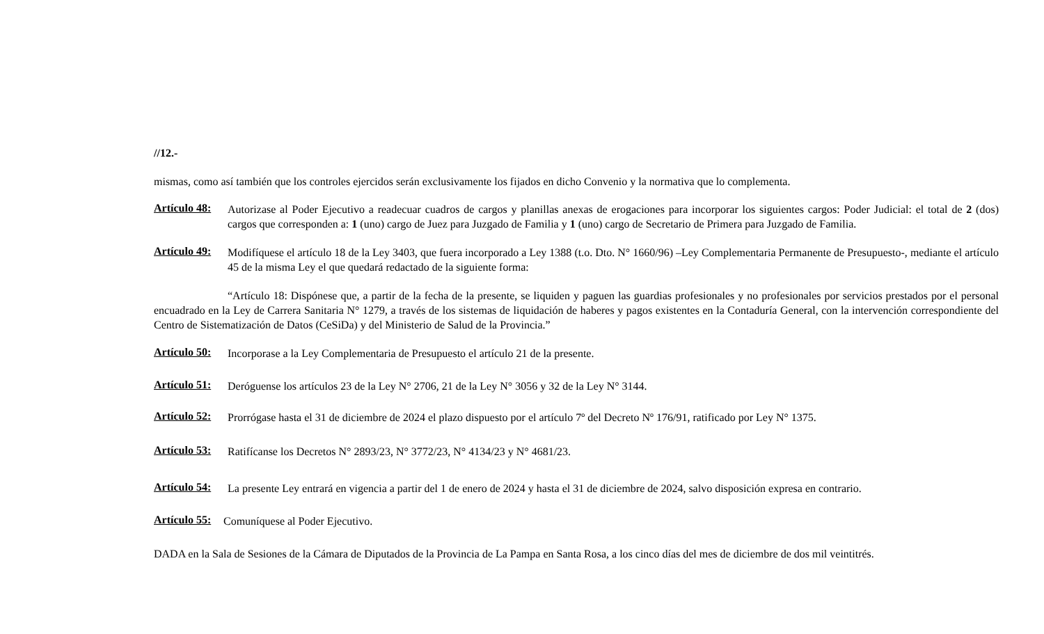//12.-
mismas, como así también que los controles ejercidos serán exclusivamente los fijados en dicho Convenio y la normativa que lo complementa.
Artículo 48:
Autorizase al Poder Ejecutivo a readecuar cuadros de cargos y planillas anexas de erogaciones para incorporar los siguientes cargos: Poder Judicial: el total de 2 (dos) cargos que corresponden a: 1 (uno) cargo de Juez para Juzgado de Familia y 1 (uno) cargo de Secretario de Primera para Juzgado de Familia.
Artículo 49:
Modifíquese el artículo 18 de la Ley 3403, que fuera incorporado a Ley 1388 (t.o. Dto. N° 1660/96) –Ley Complementaria Permanente de Presupuesto-, mediante el artículo 45 de la misma Ley el que quedará redactado de la siguiente forma:
“Artículo 18: Dispónese que, a partir de la fecha de la presente, se liquiden y paguen las guardias profesionales y no profesionales por servicios prestados por el personal encuadrado en la Ley de Carrera Sanitaria N° 1279, a través de los sistemas de liquidación de haberes y pagos existentes en la Contaduría General, con la intervención correspondiente del Centro de Sistematización de Datos (CeSiDa) y del Ministerio de Salud de la Provincia.”
Artículo 50:
Incorporase a la Ley Complementaria de Presupuesto el artículo 21 de la presente.
Artículo 51:
Deróguense los artículos 23 de la Ley N° 2706, 21 de la Ley N° 3056 y 32 de la Ley N° 3144.
Artículo 52:
Prorrógase hasta el 31 de diciembre de 2024 el plazo dispuesto por el artículo 7º del Decreto Nº 176/91, ratificado por Ley N° 1375.
Artículo 53:
Ratifícanse los Decretos N° 2893/23, N° 3772/23, N° 4134/23 y N° 4681/23.
Artículo 54:
La presente Ley entrará en vigencia a partir del 1 de enero de 2024 y hasta el 31 de diciembre de 2024, salvo disposición expresa en contrario.
Artículo 55:
Comuníquese al Poder Ejecutivo.
DADA en la Sala de Sesiones de la Cámara de Diputados de la Provincia de La Pampa en Santa Rosa, a los cinco días del mes de diciembre de dos mil veintitrés.